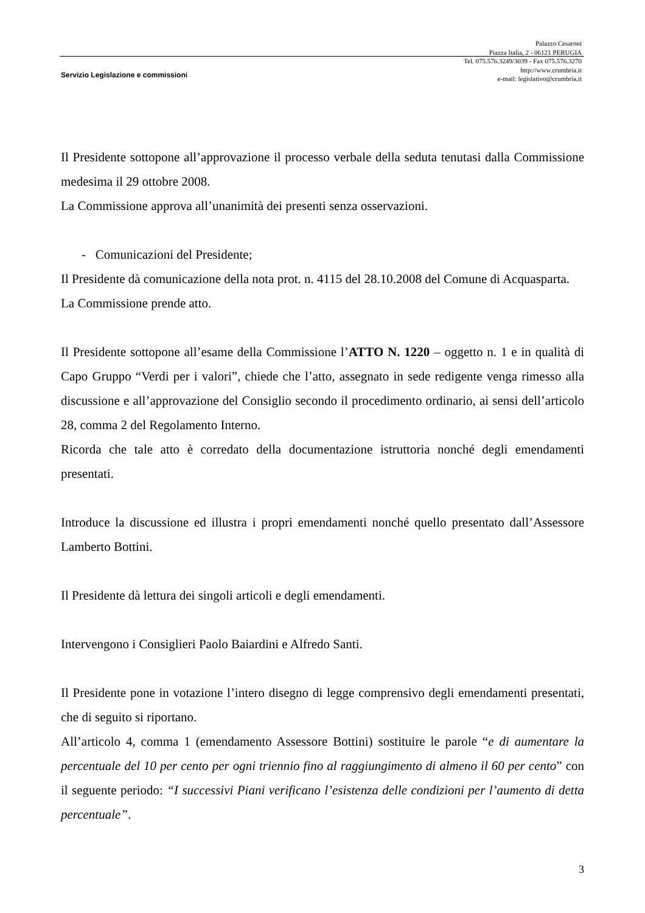Palazzo Cesaroni
Piazza Italia, 2 - 06121 PERUGIA
Tel. 075.576.3249/3039 - Fax 075.576.3270
http://www.crumbria.it
e-mail: legislativo@crumbria.it
Servizio Legislazione e commissioni
Il Presidente sottopone all’approvazione il processo verbale della seduta tenutasi dalla Commissione medesima il 29 ottobre 2008.
La Commissione approva all’unanimità dei presenti senza osservazioni.
- Comunicazioni del Presidente;
Il Presidente dà comunicazione della nota prot. n. 4115 del 28.10.2008 del Comune di Acquasparta.
La Commissione prende atto.
Il Presidente sottopone all’esame della Commissione l’ATTO N. 1220 – oggetto n. 1 e in qualità di Capo Gruppo “Verdi per i valori”, chiede che l’atto, assegnato in sede redigente venga rimesso alla discussione e all’approvazione del Consiglio secondo il procedimento ordinario, ai sensi dell’articolo 28, comma 2 del Regolamento Interno.
Ricorda che tale atto è corredato della documentazione istruttoria nonché degli emendamenti presentati.
Introduce la discussione ed illustra i propri emendamenti nonché quello presentato dall’Assessore Lamberto Bottini.
Il Presidente dà lettura dei singoli articoli e degli emendamenti.
Intervengono i Consiglieri Paolo Baiardini e Alfredo Santi.
Il Presidente pone in votazione l’intero disegno di legge comprensivo degli emendamenti presentati, che di seguito si riportano.
All’articolo 4, comma 1 (emendamento Assessore Bottini) sostituire le parole “e di aumentare la percentuale del 10 per cento per ogni triennio fino al raggiungimento di almeno il 60 per cento” con il seguente periodo: “I successivi Piani verificano l’esistenza delle condizioni per l’aumento di detta percentuale”.
3